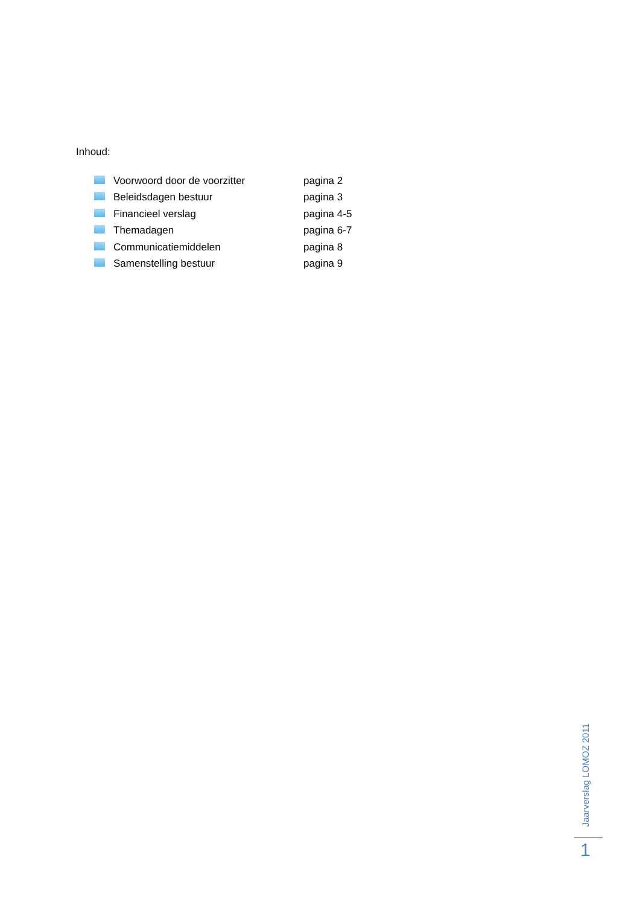Inhoud:
| | Voorwoord door de voorzitter | pagina 2 |
| | Beleidsdagen bestuur | pagina 3 |
| | Financieel verslag | pagina 4-5 |
| | Themadagen | pagina 6-7 |
| | Communicatiemiddelen | pagina 8 |
| | Samenstelling bestuur | pagina 9 |
Jaarverslag LOMOZ 2011
1